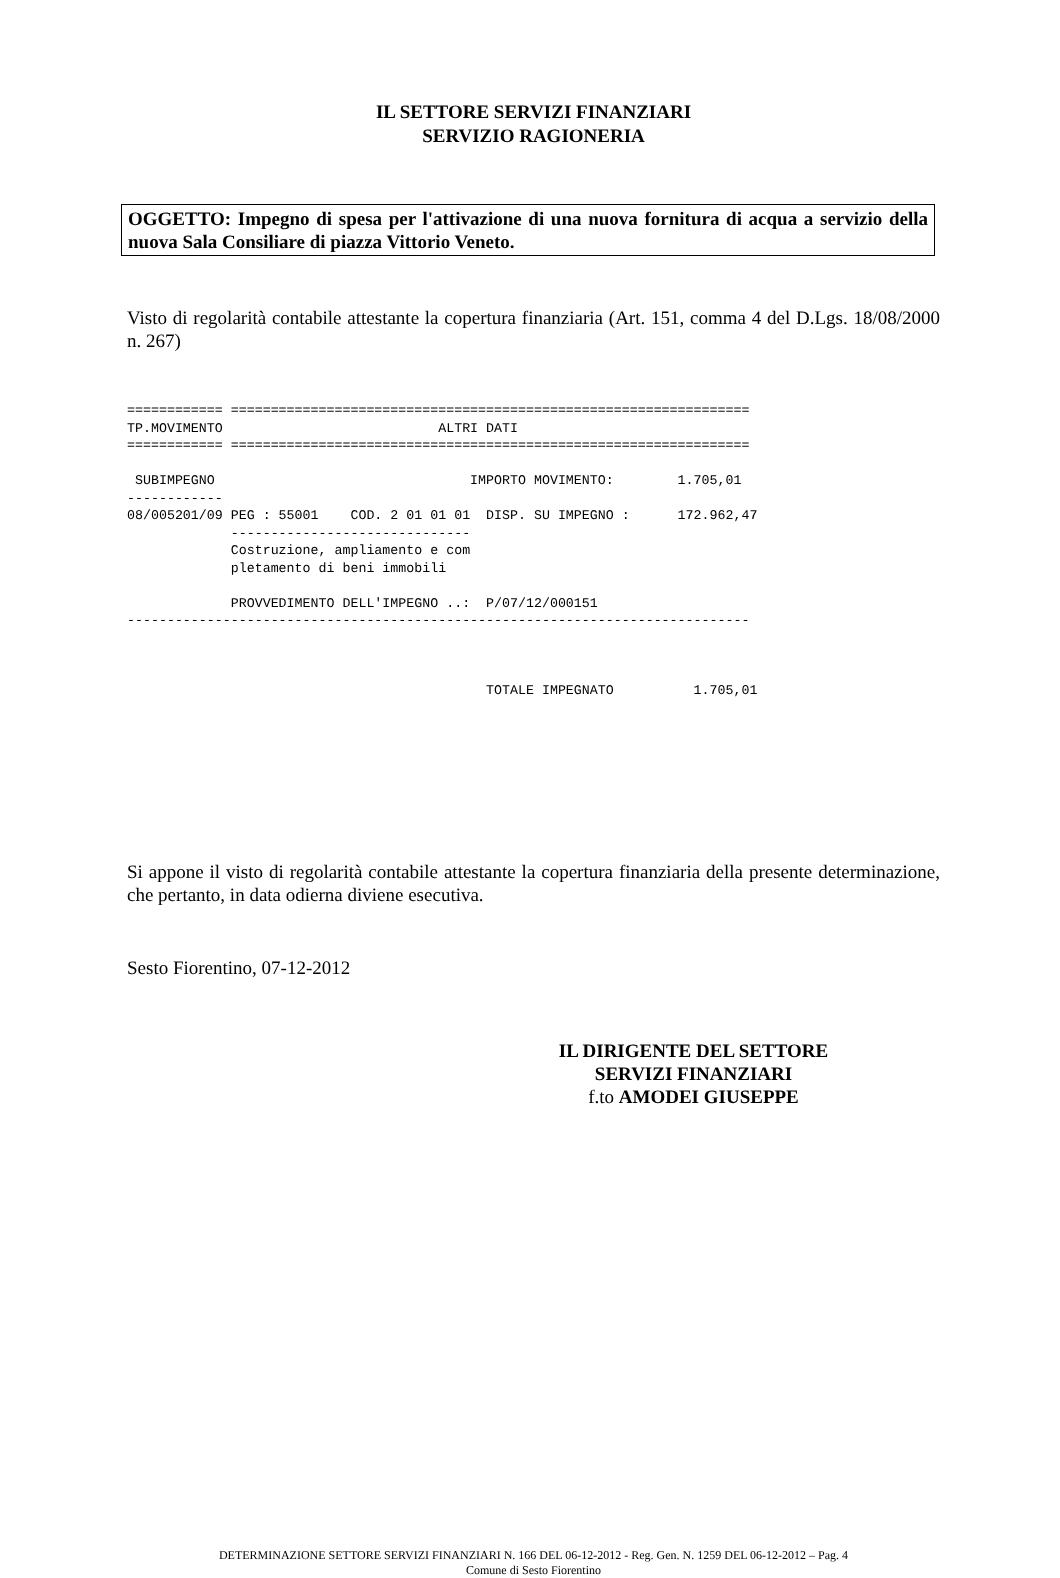IL SETTORE SERVIZI FINANZIARI
SERVIZIO RAGIONERIA
OGGETTO: Impegno di spesa per l'attivazione di una nuova fornitura di acqua a servizio della nuova Sala Consiliare di piazza Vittorio Veneto.
Visto di regolarità contabile attestante la copertura finanziaria (Art. 151, comma 4 del D.Lgs. 18/08/2000 n. 267)
============ =================================================================
TP.MOVIMENTO                           ALTRI DATI
============ =================================================================

 SUBIMPEGNO                                IMPORTO MOVIMENTO:        1.705,01
------------
08/005201/09 PEG : 55001    COD. 2 01 01 01  DISP. SU IMPEGNO :      172.962,47
             ------------------------------
             Costruzione, ampliamento e com
             pletamento di beni immobili

             PROVVEDIMENTO DELL'IMPEGNO ..:  P/07/12/000151
------------------------------------------------------------------------------



                                             TOTALE IMPEGNATO          1.705,01
Si appone il visto di regolarità contabile attestante la copertura finanziaria della presente determinazione, che pertanto, in data odierna diviene esecutiva.
Sesto Fiorentino, 07-12-2012
IL DIRIGENTE DEL SETTORE
SERVIZI FINANZIARI
f.to AMODEI GIUSEPPE
DETERMINAZIONE SETTORE SERVIZI FINANZIARI N. 166 DEL 06-12-2012 - Reg. Gen. N. 1259 DEL 06-12-2012 – Pag. 4
Comune di Sesto Fiorentino